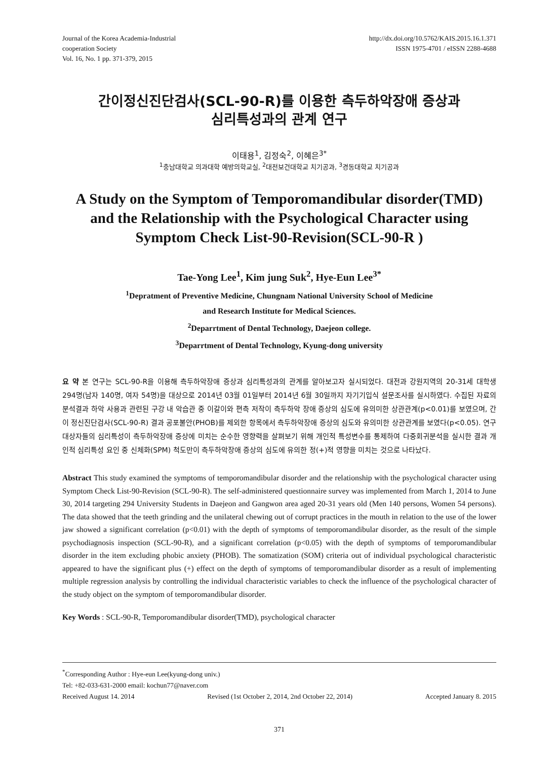Journal of the Korea Academia-Industrial
cooperation Society
Vol. 16, No. 1 pp. 371-379, 2015
http://dx.doi.org/10.5762/KAIS.2015.16.1.371
ISSN 1975-4701 / eISSN 2288-4688
간이정신진단검사(SCL-90-R)를 이용한 측두하악장애 증상과
심리특성과의 관계 연구
이태용<sup>1</sup>, 김정숙<sup>2</sup>, 이혜은<sup>3*</sup>
<sup>1</sup> 충남대학교 의과대학 예방의학교실, <sup>2</sup>대전보건대학교 치기공과, <sup>3</sup>경동대학교 치기공과
A Study on the Symptom of Temporomandibular disorder(TMD) and the Relationship with the Psychological Character using Symptom Check List-90-Revision(SCL-90-R )
Tae-Yong Lee<sup>1</sup>, Kim jung Suk<sup>2</sup>, Hye-Eun Lee<sup>3*</sup>
<sup>1</sup> Depratment of Preventive Medicine, Chungnam National University School of Medicine
and Research Institute for Medical Sciences.
<sup>2</sup> Deparrtment of Dental Technology, Daejeon college.
<sup>3</sup> Deparrtment of Dental Technology, Kyung-dong university
요 약 본 연구는 SCL-90-R을 이용해 측두하악장애 증상과 심리특성과의 관계를 알아보고자 실시되었다. 대전과 강원지역의 20-31세 대학생 294명(남자 140명, 여자 54명)을 대상으로 2014년 03월 01일부터 2014년 6월 30일까지 자기기입식 설문조사를 실시하였다. 수집된 자료의 분석결과 하악 사용과 관련된 구강 내 악습관 중 이갈이와 편측 저작이 측두하악 장애 증상의 심도에 유의미한 상관관계(p<0.01)를 보였으며, 간이 정신진단검사(SCL-90-R) 결과 공포불안(PHOB)를 제외한 항목에서 측두하악장애 증상의 심도와 유의미한 상관관계를 보였다(p<0.05). 연구대상자들의 심리특성이 측두하악장애 증상에 미치는 순수한 영향력을 살펴보기 위해 개인적 특성변수를 통제하여 다중회귀분석을 실시한 결과 개인적 심리특성 요인 중 신체화(SPM) 척도만이 측두하악장애 증상의 심도에 유의한 정(+)적 영향을 미치는 것으로 나타났다.
Abstract This study examined the symptoms of temporomandibular disorder and the relationship with the psychological character using Symptom Check List-90-Revision (SCL-90-R). The self-administered questionnaire survey was implemented from March 1, 2014 to June 30, 2014 targeting 294 University Students in Daejeon and Gangwon area aged 20-31 years old (Men 140 persons, Women 54 persons). The data showed that the teeth grinding and the unilateral chewing out of corrupt practices in the mouth in relation to the use of the lower jaw showed a significant correlation (p<0.01) with the depth of symptoms of temporomandibular disorder, as the result of the simple psychodiagnosis inspection (SCL-90-R), and a significant correlation (p<0.05) with the depth of symptoms of temporomandibular disorder in the item excluding phobic anxiety (PHOB). The somatization (SOM) criteria out of individual psychological characteristic appeared to have the significant plus (+) effect on the depth of symptoms of temporomandibular disorder as a result of implementing multiple regression analysis by controlling the individual characteristic variables to check the influence of the psychological character of the study object on the symptom of temporomandibular disorder.
Key Words : SCL-90-R, Temporomandibular disorder(TMD), psychological character
<sup>*</sup> Corresponding Author : Hye-eun Lee(kyung-dong univ.)
Tel: +82-033-631-2000 email: kochun77@naver.com
Received August 14. 2014 Revised (1st October 2, 2014, 2nd October 22, 2014) Accepted January 8. 2015
371